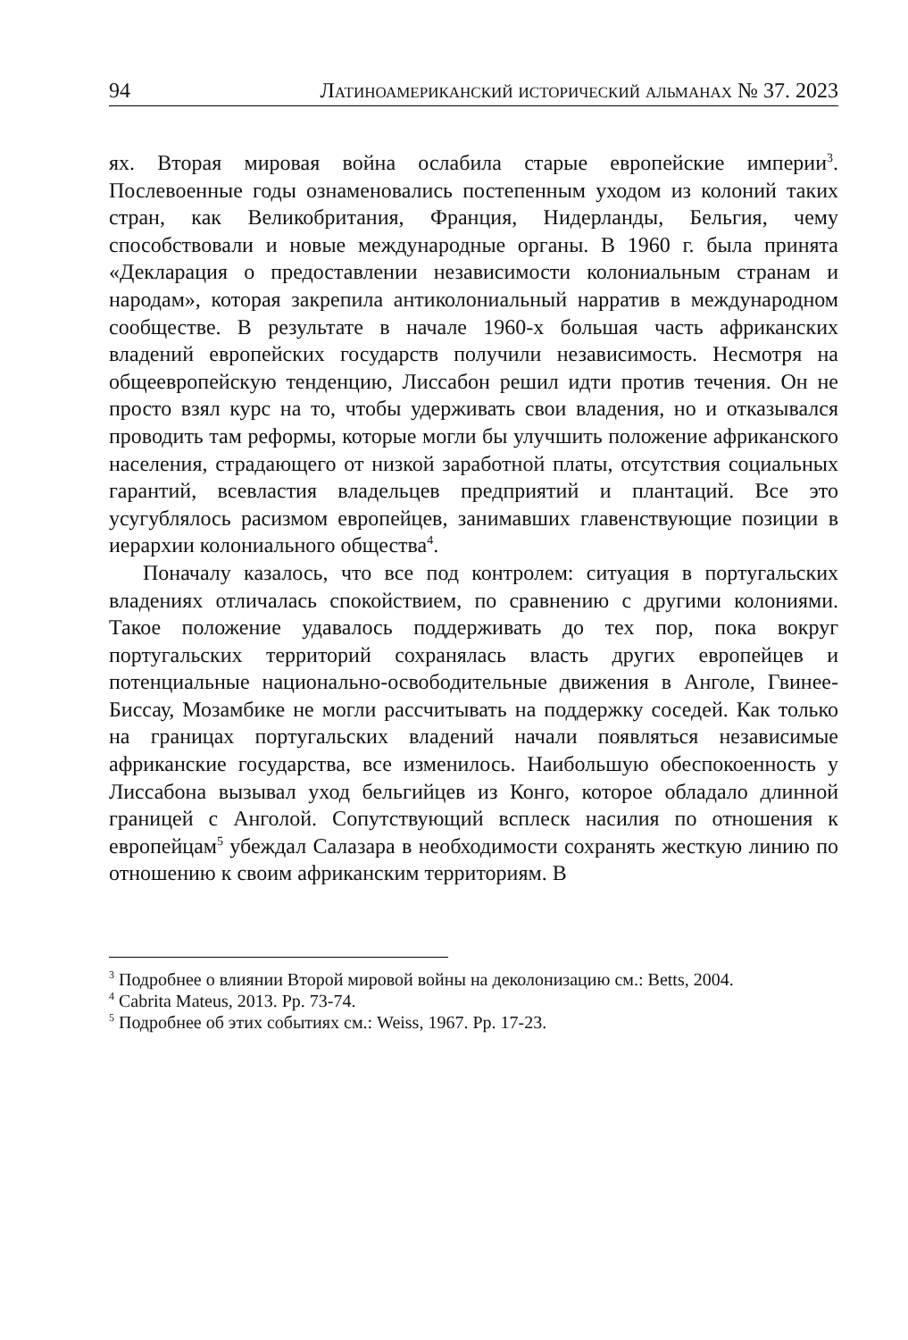94 Латиноамериканский исторический альманах № 37. 2023
ях. Вторая мировая война ослабила старые европейские империи<sup>3</sup>. Послевоенные годы ознаменовались постепенным уходом из колоний таких стран, как Великобритания, Франция, Нидерланды, Бельгия, чему способствовали и новые международные органы. В 1960 г. была принята «Декларация о предоставлении независимости колониальным странам и народам», которая закрепила антиколониальный нарратив в международном сообществе. В результате в начале 1960-х большая часть африканских владений европейских государств получили независимость. Несмотря на общеевропейскую тенденцию, Лиссабон решил идти против течения. Он не просто взял курс на то, чтобы удерживать свои владения, но и отказывался проводить там реформы, которые могли бы улучшить положение африканского населения, страдающего от низкой заработной платы, отсутствия социальных гарантий, всевластия владельцев предприятий и плантаций. Все это усугублялось расизмом европейцев, занимавших главенствующие позиции в иерархии колониального общества<sup>4</sup>.
Поначалу казалось, что все под контролем: ситуация в португальских владениях отличалась спокойствием, по сравнению с другими колониями. Такое положение удавалось поддерживать до тех пор, пока вокруг португальских территорий сохранялась власть других европейцев и потенциальные национально-освободительные движения в Анголе, Гвинее-Биссау, Мозамбике не могли рассчитывать на поддержку соседей. Как только на границах португальских владений начали появляться независимые африканские государства, все изменилось. Наибольшую обеспокоенность у Лиссабона вызывал уход бельгийцев из Конго, которое обладало длинной границей с Анголой. Сопутствующий всплеск насилия по отношения к европейцам<sup>5</sup> убеждал Салазара в необходимости сохранять жесткую линию по отношению к своим африканским территориям. В
<sup>3</sup> Подробнее о влиянии Второй мировой войны на деколонизацию см.: Betts, 2004.
<sup>4</sup> Cabrita Mateus, 2013. Pp. 73-74.
<sup>5</sup> Подробнее об этих событиях см.: Weiss, 1967. Pp. 17-23.